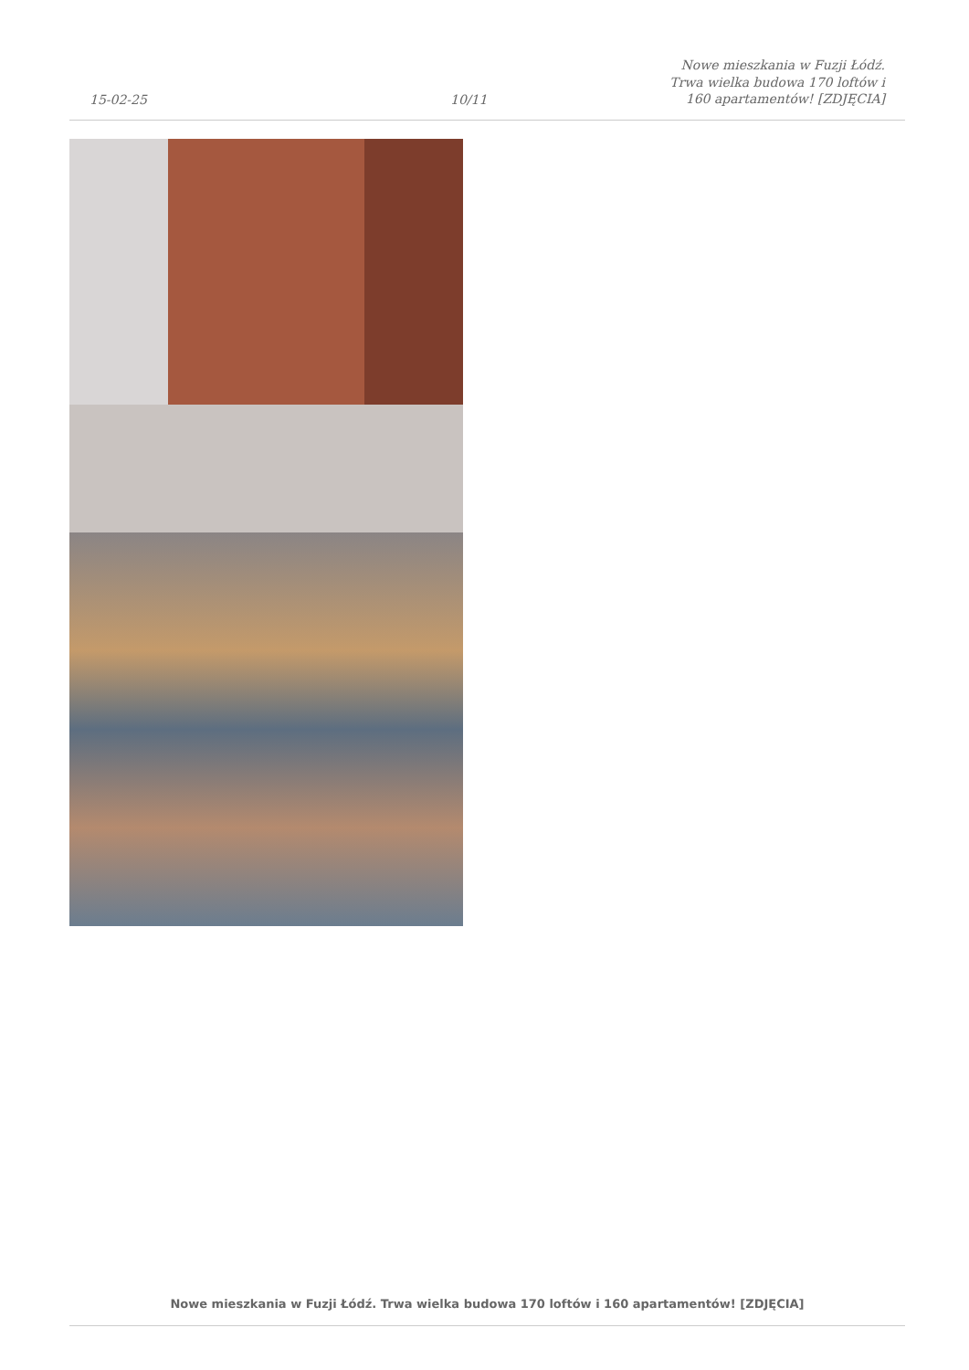15-02-25
10/11
Nowe mieszkania w Fuzji Łódź. Trwa wielka budowa 170 loftów i 160 apartamentów! [ZDJĘCIA]
Nowe mieszkania w Fuzji Łódź. Trwa wielka budowa 170 loftów i 160 apartamentów! [ZDJĘCIA]